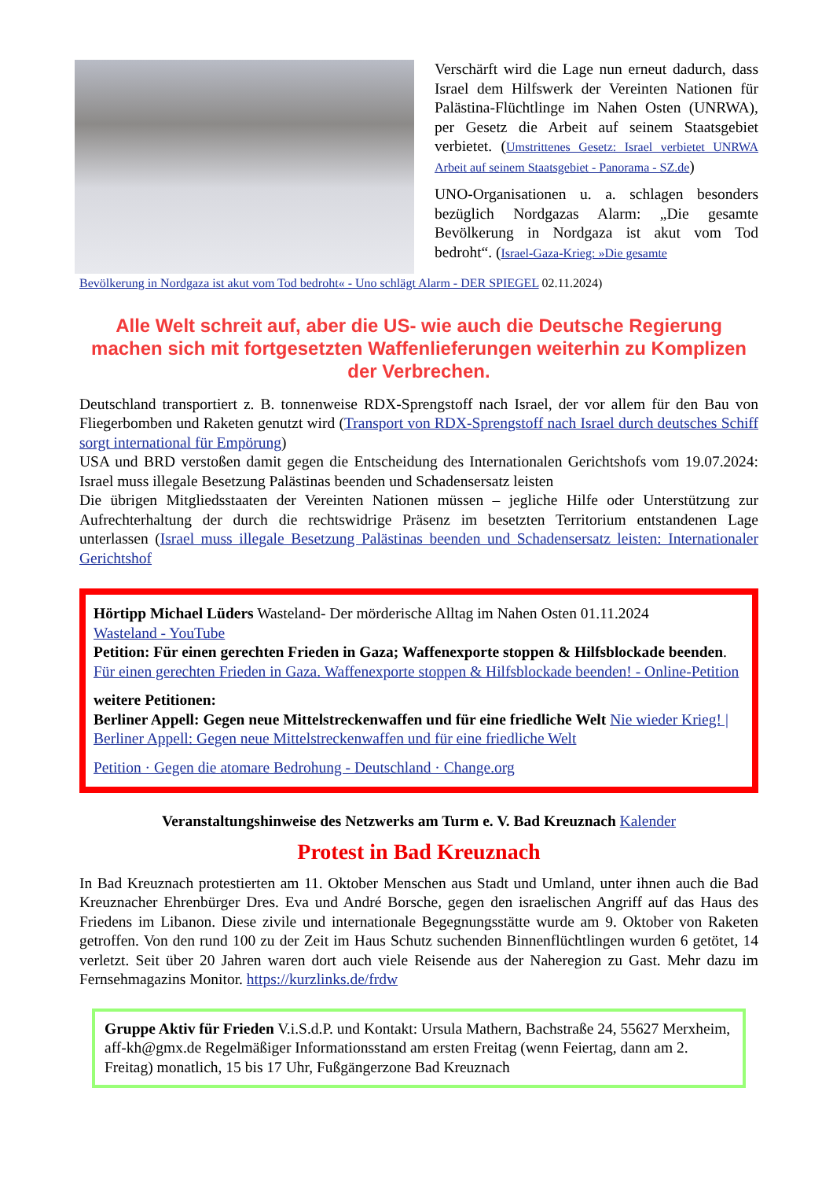Verschärft wird die Lage nun erneut dadurch, dass Israel dem Hilfswerk der Vereinten Nationen für Palästina-Flüchtlinge im Nahen Osten (UNRWA), per Gesetz die Arbeit auf seinem Staatsgebiet verbietet. (Umstrittenes Gesetz: Israel verbietet UNRWA Arbeit auf seinem Staatsgebiet - Panorama - SZ.de)
UNO-Organisationen u. a. schlagen besonders bezüglich Nordgazas Alarm: „Die gesamte Bevölkerung in Nordgaza ist akut vom Tod bedroht“. (Israel-Gaza-Krieg: »Die gesamte
Bevölkerung in Nordgaza ist akut vom Tod bedroht« - Uno schlägt Alarm - DER SPIEGEL 02.11.2024)
Alle Welt schreit auf, aber die US- wie auch die Deutsche Regierung machen sich mit fortgesetzten Waffenlieferungen weiterhin zu Komplizen der Verbrechen.
Deutschland transportiert z. B. tonnenweise RDX-Sprengstoff nach Israel, der vor allem für den Bau von Fliegerbomben und Raketen genutzt wird (Transport von RDX-Sprengstoff nach Israel durch deutsches Schiff sorgt international für Empörung)
USA und BRD verstoßen damit gegen die Entscheidung des Internationalen Gerichtshofs vom 19.07.2024: Israel muss illegale Besetzung Palästinas beenden und Schadensersatz leisten
Die übrigen Mitgliedsstaaten der Vereinten Nationen müssen – jegliche Hilfe oder Unterstützung zur Aufrechterhaltung der durch die rechtswidrige Präsenz im besetzten Territorium entstandenen Lage unterlassen (Israel muss illegale Besetzung Palästinas beenden und Schadensersatz leisten: Internationaler Gerichtshof
Hörtipp Michael Lüders Wasteland- Der mörderische Alltag im Nahen Osten 01.11.2024
Wasteland - YouTube
Petition: Für einen gerechten Frieden in Gaza; Waffenexporte stoppen & Hilfsblockade beenden. Für einen gerechten Frieden in Gaza. Waffenexporte stoppen & Hilfsblockade beenden! - Online-Petition
weitere Petitionen:
Berliner Appell: Gegen neue Mittelstreckenwaffen und für eine friedliche Welt Nie wieder Krieg! | Berliner Appell: Gegen neue Mittelstreckenwaffen und für eine friedliche Welt
Petition · Gegen die atomare Bedrohung - Deutschland · Change.org
Veranstaltungshinweise des Netzwerks am Turm e. V. Bad Kreuznach Kalender
Protest in Bad Kreuznach
In Bad Kreuznach protestierten am 11. Oktober Menschen aus Stadt und Umland, unter ihnen auch die Bad Kreuznacher Ehrenbürger Dres. Eva und André Borsche, gegen den israelischen Angriff auf das Haus des Friedens im Libanon. Diese zivile und internationale Begegnungsstätte wurde am 9. Oktober von Raketen getroffen. Von den rund 100 zu der Zeit im Haus Schutz suchenden Binnenflüchtlingen wurden 6 getötet, 14 verletzt. Seit über 20 Jahren waren dort auch viele Reisende aus der Naheregion zu Gast. Mehr dazu im Fernsehmagazins Monitor. https://kurzlinks.de/frdw
Gruppe Aktiv für Frieden V.i.S.d.P. und Kontakt: Ursula Mathern, Bachstraße 24, 55627 Merxheim, aff-kh@gmx.de Regelmäßiger Informationsstand am ersten Freitag (wenn Feiertag, dann am 2. Freitag) monatlich, 15 bis 17 Uhr, Fußgängerzone Bad Kreuznach